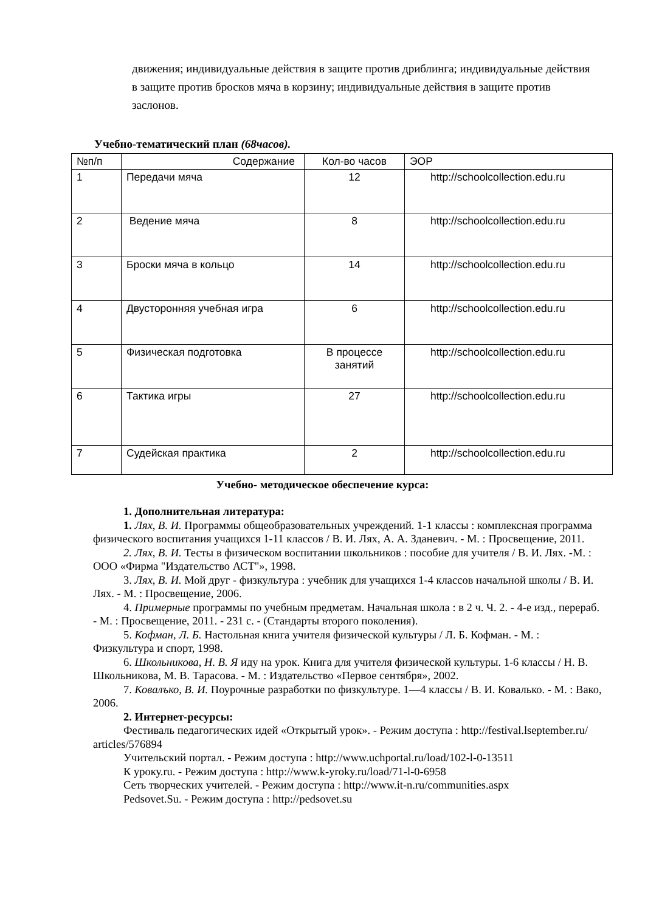движения; индивидуальные действия в защите против дриблинга; индивидуальные действия в защите против бросков мяча в корзину; индивидуальные действия в защите против заслонов.
Учебно-тематический план (68часов).
| №п/п | Содержание | Кол-во часов | ЭОР |
| 1 | Передачи мяча | 12 | http://schoolcollection.edu.ru |
| 2 | Ведение мяча | 8 | http://schoolcollection.edu.ru |
| 3 | Броски мяча в кольцо | 14 | http://schoolcollection.edu.ru |
| 4 | Двусторонняя учебная игра | 6 | http://schoolcollection.edu.ru |
| 5 | Физическая подготовка | В процессе занятий | http://schoolcollection.edu.ru |
| 6 | Тактика игры | 27 | http://schoolcollection.edu.ru |
| 7 | Судейская практика | 2 | http://schoolcollection.edu.ru |
Учебно- методическое обеспечение курса:
1. Дополнительная литература:
1. Лях, В. И. Программы общеобразовательных учреждений. 1-1 классы : комплексная программа физического воспитания учащихся 1-11 классов / В. И. Лях, А. А. Зданевич. - М. : Просвещение, 2011.
2. Лях, В. И. Тесты в физическом воспитании школьников : пособие для учителя / В. И. Лях. -М. : ООО «Фирма "Издательство АСТ"», 1998.
3. Лях, В. И. Мой друг - физкультура : учебник для учащихся 1-4 классов начальной школы / В. И. Лях. - М. : Просвещение, 2006.
4. Примерные программы по учебным предметам. Начальная школа : в 2 ч. Ч. 2. - 4-е изд., перераб. - М. : Просвещение, 2011. - 231 с. - (Стандарты второго поколения).
5. Кофман, Л. Б. Настольная книга учителя физической культуры / Л. Б. Кофман. - М. : Физкультура и спорт, 1998.
6. Школьникова, Н. В. Я иду на урок. Книга для учителя физической культуры. 1-6 классы / Н. В. Школьникова, М. В. Тарасова. - М. : Издательство «Первое сентября», 2002.
7. Ковалъко, В. И. Поурочные разработки по физкультуре. 1—4 классы / В. И. Ковалько. - М. : Вако, 2006.
2. Интернет-ресурсы:
Фестиваль педагогических идей «Открытый урок». - Режим доступа : http://festival.lseptember.ru/ articles/576894
Учительский портал. - Режим доступа : http://www.uchportal.ru/load/102-l-0-13511
К уроку.ru. - Режим доступа : http://www.k-yroky.ru/load/71-l-0-6958
Сеть творческих учителей. - Режим доступа : http://www.it-n.ru/communities.aspx
Pedsovet.Su. - Режим доступа : http://pedsovet.su